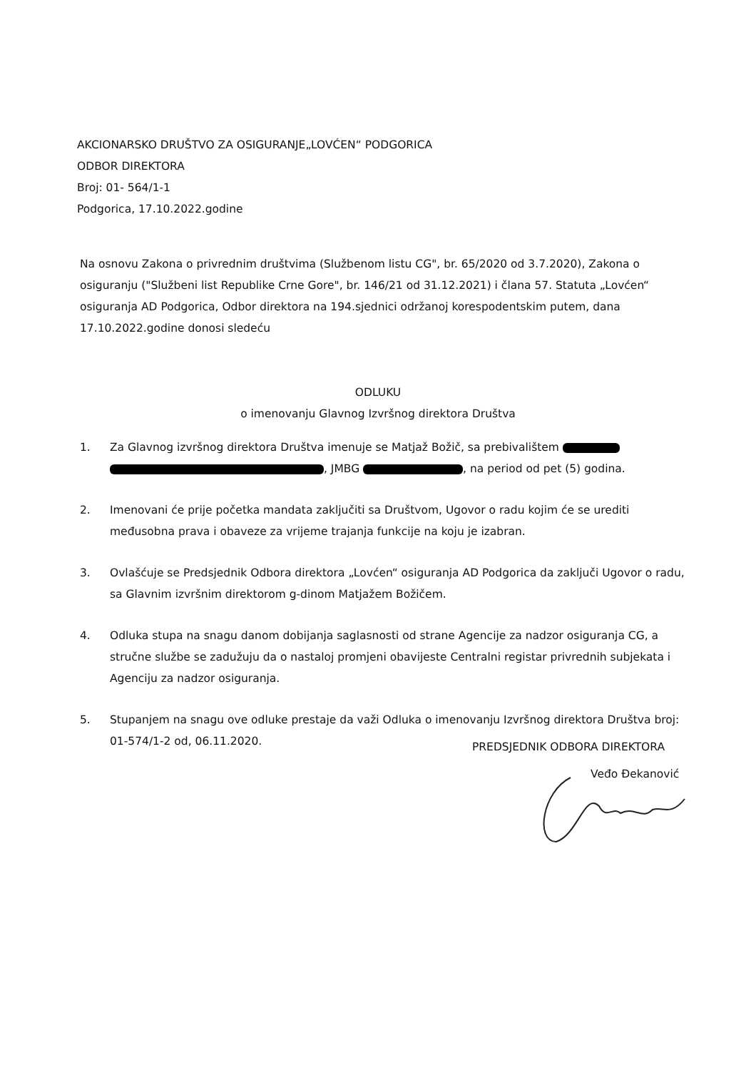AKCIONARSKO DRUŠTVO ZA OSIGURANJE„LOVĆEN“ PODGORICA
ODBOR DIREKTORA
Broj: 01- 564/1-1
Podgorica, 17.10.2022.godine
Na osnovu Zakona o privrednim društvima (Službenom listu CG", br. 65/2020 od 3.7.2020), Zakona o osiguranju ("Službeni list Republike Crne Gore", br. 146/21 od 31.12.2021) i člana 57. Statuta „Lovćen“ osiguranja AD Podgorica, Odbor direktora na 194.sjednici održanoj korespodentskim putem, dana 17.10.2022.godine donosi sledeću
ODLUKU
o imenovanju Glavnog Izvršnog direktora Društva
1. Za Glavnog izvršnog direktora Društva imenuje se Matjaž Božič, sa prebivalištem , JMBG , na period od pet (5) godina.
2. Imenovani će prije početka mandata zaključiti sa Društvom, Ugovor o radu kojim će se urediti međusobna prava i obaveze za vrijeme trajanja funkcije na koju je izabran.
3. Ovlašćuje se Predsjednik Odbora direktora „Lovćen“ osiguranja AD Podgorica da zaključi Ugovor o radu, sa Glavnim izvršnim direktorom g-dinom Matjažem Božičem.
4. Odluka stupa na snagu danom dobijanja saglasnosti od strane Agencije za nadzor osiguranja CG, a stručne službe se zadužuju da o nastaloj promjeni obavijeste Centralni registar privrednih subjekata i Agenciju za nadzor osiguranja.
5. Stupanjem na snagu ove odluke prestaje da važi Odluka o imenovanju Izvršnog direktora Društva broj: 01-574/1-2 od, 06.11.2020.
PREDSJEDNIK ODBORA DIREKTORA
Veđo Đekanović